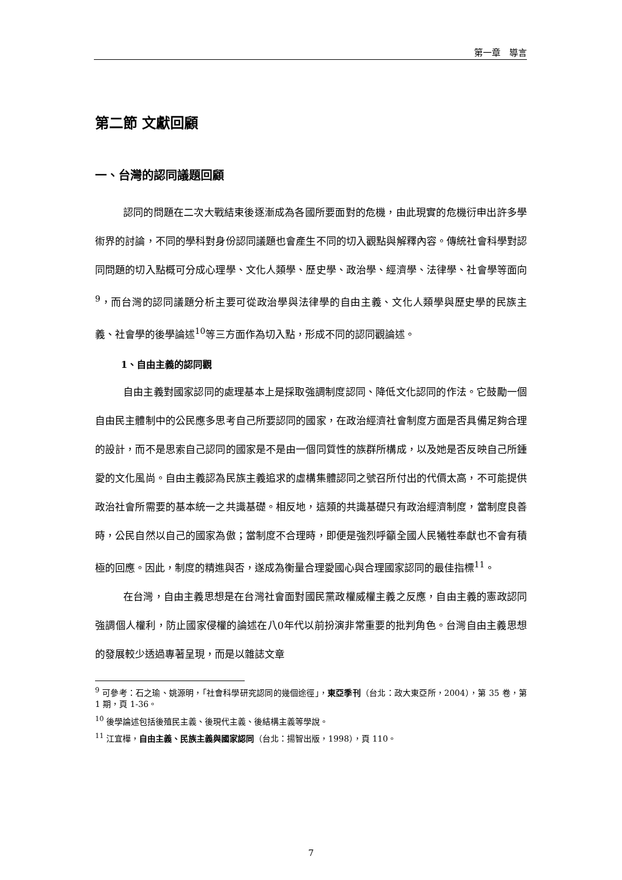第一章　導言
第二節 文獻回顧
一、台灣的認同議題回顧
認同的問題在二次大戰結束後逐漸成為各國所要面對的危機，由此現實的危機衍申出許多學術界的討論，不同的學科對身份認同議題也會產生不同的切入觀點與解釋內容。傳統社會科學對認同問題的切入點概可分成心理學、文化人類學、歷史學、政治學、經濟學、法律學、社會學等面向<sup>9</sup>，而台灣的認同議題分析主要可從政治學與法律學的自由主義、文化人類學與歷史學的民族主義、社會學的後學論述<sup>10</sup>等三方面作為切入點，形成不同的認同觀論述。
1、自由主義的認同觀
自由主義對國家認同的處理基本上是採取強調制度認同、降低文化認同的作法。它鼓勵一個自由民主體制中的公民應多思考自己所要認同的國家，在政治經濟社會制度方面是否具備足夠合理的設計，而不是思索自己認同的國家是不是由一個同質性的族群所構成，以及她是否反映自己所鍾愛的文化風尚。自由主義認為民族主義追求的虛構集體認同之號召所付出的代價太高，不可能提供政治社會所需要的基本統一之共識基礎。相反地，這類的共識基礎只有政治經濟制度，當制度良善時，公民自然以自己的國家為傲；當制度不合理時，即便是強烈呼籲全國人民犧牲奉獻也不會有積極的回應。因此，制度的精進與否，遂成為衡量合理愛國心與合理國家認同的最佳指標<sup>11</sup>。
在台灣，自由主義思想是在台灣社會面對國民黨政權威權主義之反應，自由主義的憲政認同強調個人權利，防止國家侵權的論述在八0年代以前扮演非常重要的批判角色。台灣自由主義思想的發展較少透過專著呈現，而是以雜誌文章
<sup>9</sup> 可參考：石之瑜、姚源明，「社會科學研究認同的幾個途徑」，東亞季刊（台北：政大東亞所，2004），第 35 卷，第 1 期，頁 1-36。
<sup>10</sup> 後學論述包括後殖民主義、後現代主義、後結構主義等學說。
<sup>11</sup> 江宜樺，自由主義、民族主義與國家認同（台北：揚智出版，1998），頁 110。
7